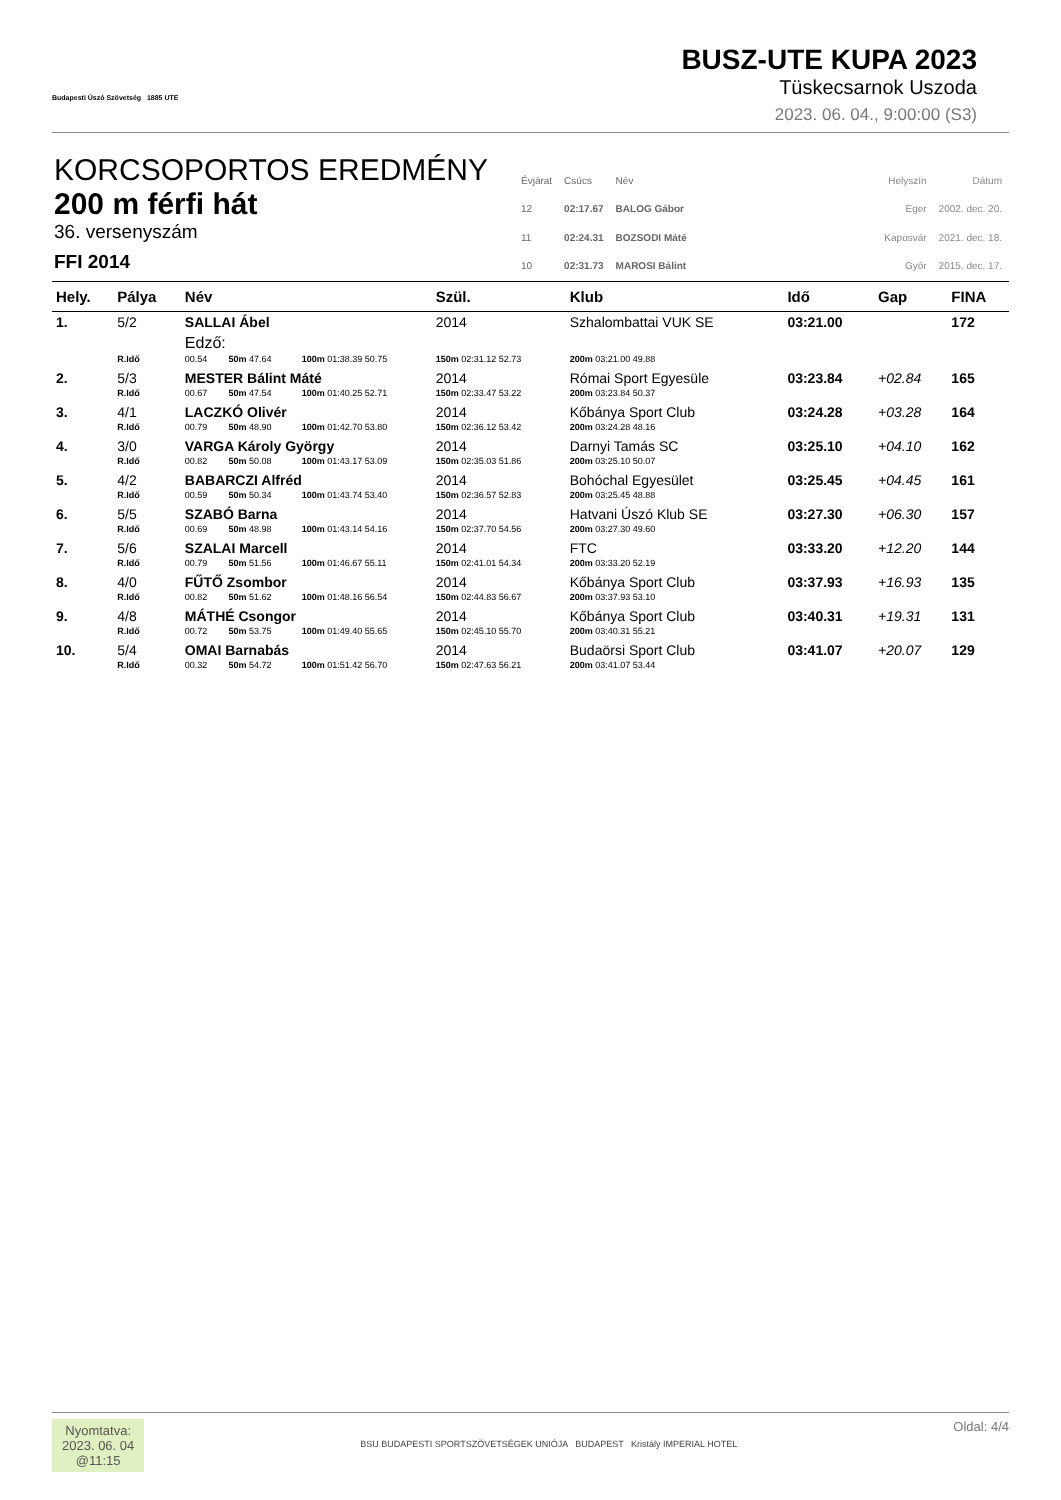Budapesti Úszó Szövetség 1885 UTE
BUSZ-UTE KUPA 2023
Tüskecsarnok Uszoda
2023. 06. 04., 9:00:00 (S3)
KORCSOPORTOS EREDMÉNY
200 m férfi hát
36. versenyszám
FFI 2014
| Évjárat | Csúcs | Név |
| 12 | 02:17.67 | BALOG Gábor |
| 11 | 02:24.31 | BOZSODI Máté |
| 10 | 02:31.73 | MAROSI Bálint |
| Helyszín | Dátum |
| Eger | 2002. dec. 20. |
| Kaposvár | 2021. dec. 18. |
| Győr | 2015. dec. 17. |
| Hely. | Pálya | Név | | | Szül. | Klub | Idő | Gap | FINA |
| --- | --- | --- | --- | --- | --- | --- | --- | --- | --- |
| 1. | 5/2 | SALLAI Ábel | | | 2014 | Szhalombattai VUK SE | 03:21.00 | | 172 |
| | | Edző: | | | | | | | |
| | R.Idő | 00.54 | 50m 47.64 | 100m 01:38.39 50.75 | 150m 02:31.12 52.73 | 200m 03:21.00 49.88 | | | |
| 2. | 5/3 | MESTER Bálint Máté | | | 2014 | Római Sport Egyesüle | 03:23.84 | +02.84 | 165 |
| | R.Idő | 00.67 | 50m 47.54 | 100m 01:40.25 52.71 | 150m 02:33.47 53.22 | 200m 03:23.84 50.37 | | | |
| 3. | 4/1 | LACZKÓ Olivér | | | 2014 | Kőbánya Sport Club | 03:24.28 | +03.28 | 164 |
| | R.Idő | 00.79 | 50m 48.90 | 100m 01:42.70 53.80 | 150m 02:36.12 53.42 | 200m 03:24.28 48.16 | | | |
| 4. | 3/0 | VARGA Károly György | | | 2014 | Darnyi Tamás SC | 03:25.10 | +04.10 | 162 |
| | R.Idő | 00.82 | 50m 50.08 | 100m 01:43.17 53.09 | 150m 02:35.03 51.86 | 200m 03:25.10 50.07 | | | |
| 5. | 4/2 | BABARCZI Alfréd | | | 2014 | Bohóchal Egyesület | 03:25.45 | +04.45 | 161 |
| | R.Idő | 00.59 | 50m 50.34 | 100m 01:43.74 53.40 | 150m 02:36.57 52.83 | 200m 03:25.45 48.88 | | | |
| 6. | 5/5 | SZABÓ Barna | | | 2014 | Hatvani Úszó Klub SE | 03:27.30 | +06.30 | 157 |
| | R.Idő | 00.69 | 50m 48.98 | 100m 01:43.14 54.16 | 150m 02:37.70 54.56 | 200m 03:27.30 49.60 | | | |
| 7. | 5/6 | SZALAI Marcell | | | 2014 | FTC | 03:33.20 | +12.20 | 144 |
| | R.Idő | 00.79 | 50m 51.56 | 100m 01:46.67 55.11 | 150m 02:41.01 54.34 | 200m 03:33.20 52.19 | | | |
| 8. | 4/0 | FŰTŐ Zsombor | | | 2014 | Kőbánya Sport Club | 03:37.93 | +16.93 | 135 |
| | R.Idő | 00.82 | 50m 51.62 | 100m 01:48.16 56.54 | 150m 02:44.83 56.67 | 200m 03:37.93 53.10 | | | |
| 9. | 4/8 | MÁTHÉ Csongor | | | 2014 | Kőbánya Sport Club | 03:40.31 | +19.31 | 131 |
| | R.Idő | 00.72 | 50m 53.75 | 100m 01:49.40 55.65 | 150m 02:45.10 55.70 | 200m 03:40.31 55.21 | | | |
| 10. | 5/4 | OMAI Barnabás | | | 2014 | Budaörsi Sport Club | 03:41.07 | +20.07 | 129 |
| | R.Idő | 00.32 | 50m 54.72 | 100m 01:51.42 56.70 | 150m 02:47.63 56.21 | 200m 03:41.07 53.44 | | | |
Nyomtatva:
2023. 06. 04
@11:15
BSU BUDAPESTI SPORTSZÖVETSÉGEK UNIÓJA BUDAPEST Kristály IMPERIAL HOTEL
Oldal: 4/4